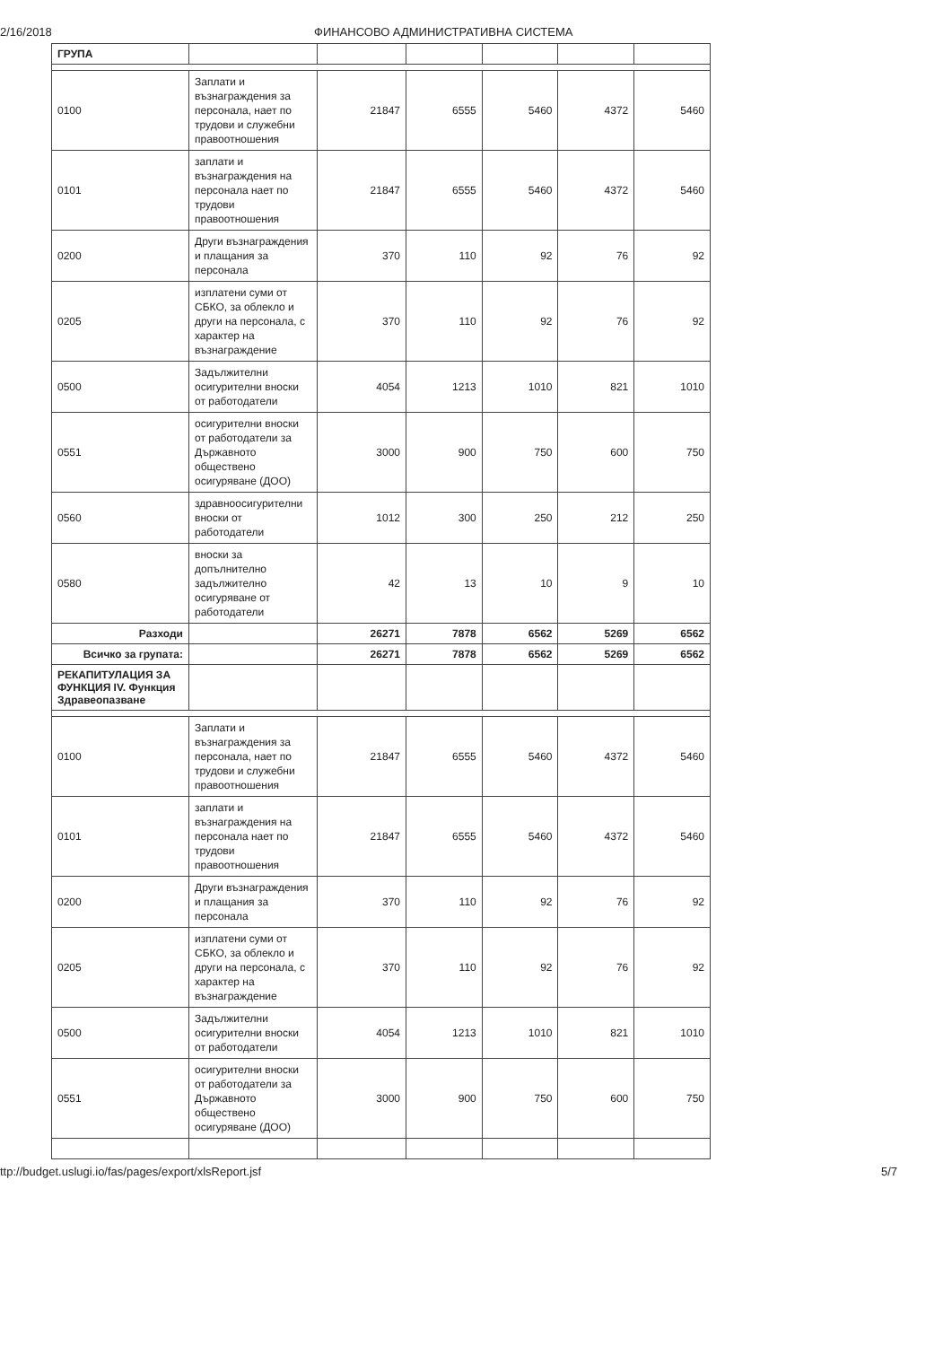2/16/2018 ФИНАНСОВО АДМИНИСТРАТИВНА СИСТЕМА
| ГРУПА | | | | | | |
| 0100 | Заплати и възнаграждения за персонала, нает по трудови и служебни правоотношения | 21847 | 6555 | 5460 | 4372 | 5460 |
| 0101 | заплати и възнаграждения на персонала нает по трудови правоотношения | 21847 | 6555 | 5460 | 4372 | 5460 |
| 0200 | Други възнаграждения и плащания за персонала | 370 | 110 | 92 | 76 | 92 |
| 0205 | изплатени суми от СБКО, за облекло и други на персонала, с характер на възнаграждение | 370 | 110 | 92 | 76 | 92 |
| 0500 | Задължителни осигурителни вноски от работодатели | 4054 | 1213 | 1010 | 821 | 1010 |
| 0551 | осигурителни вноски от работодатели за Държавното обществено осигуряване (ДОО) | 3000 | 900 | 750 | 600 | 750 |
| 0560 | здравноосигурителни вноски от работодатели | 1012 | 300 | 250 | 212 | 250 |
| 0580 | вноски за допълнително задължително осигуряване от работодатели | 42 | 13 | 10 | 9 | 10 |
| Разходи | | 26271 | 7878 | 6562 | 5269 | 6562 |
| Всичко за групата: | | 26271 | 7878 | 6562 | 5269 | 6562 |
| РЕКАПИТУЛАЦИЯ ЗА ФУНКЦИЯ IV. Функция Здравеопазване | | | | | | |
| 0100 | Заплати и възнаграждения за персонала, нает по трудови и служебни правоотношения | 21847 | 6555 | 5460 | 4372 | 5460 |
| 0101 | заплати и възнаграждения на персонала нает по трудови правоотношения | 21847 | 6555 | 5460 | 4372 | 5460 |
| 0200 | Други възнаграждения и плащания за персонала | 370 | 110 | 92 | 76 | 92 |
| 0205 | изплатени суми от СБКО, за облекло и други на персонала, с характер на възнаграждение | 370 | 110 | 92 | 76 | 92 |
| 0500 | Задължителни осигурителни вноски от работодатели | 4054 | 1213 | 1010 | 821 | 1010 |
| 0551 | осигурителни вноски от работодатели за Държавното обществено осигуряване (ДОО) | 3000 | 900 | 750 | 600 | 750 |
ttp://budget.uslugi.io/fas/pages/export/xlsReport.jsf 5/7